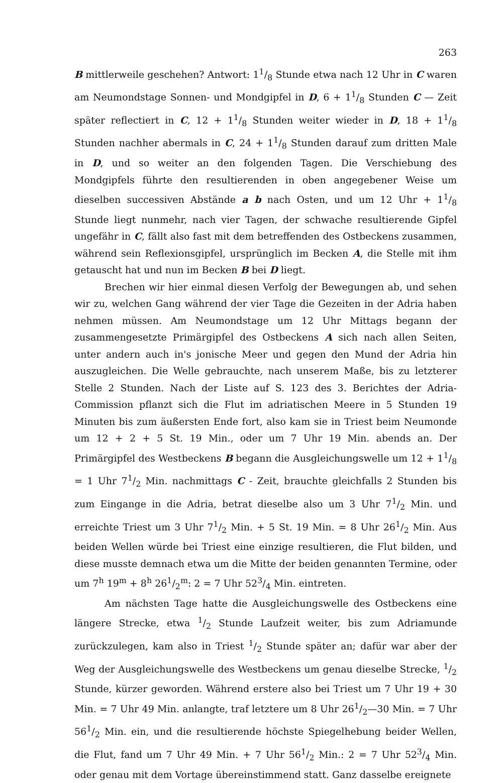263
B mittlerweile geschehen? Antwort: 11/8 Stunde etwa nach 12 Uhr in C waren am Neumondstage Sonnen- und Mondgipfel in D, 6 + 11/8 Stunden C — Zeit später reflectiert in C, 12 + 11/8 Stunden weiter wieder in D, 18 + 11/8 Stunden nachher abermals in C, 24 + 11/8 Stunden darauf zum dritten Male in D, und so weiter an den folgenden Tagen. Die Verschiebung des Mondgipfels führte den resultierenden in oben angegebener Weise um dieselben successiven Abstände a b nach Osten, und um 12 Uhr + 11/8 Stunde liegt nunmehr, nach vier Tagen, der schwache resultierende Gipfel ungefähr in C, fällt also fast mit dem betreffenden des Ostbeckens zusammen, während sein Reflexionsgipfel, ursprünglich im Becken A, die Stelle mit ihm getauscht hat und nun im Becken B bei D liegt.
Brechen wir hier einmal diesen Verfolg der Bewegungen ab, und sehen wir zu, welchen Gang während der vier Tage die Gezeiten in der Adria haben nehmen müssen. Am Neumondstage um 12 Uhr Mittags begann der zusammengesetzte Primärgipfel des Ostbeckens A sich nach allen Seiten, unter andern auch in's jonische Meer und gegen den Mund der Adria hin auszugleichen. Die Welle gebrauchte, nach unserem Maße, bis zu letzterer Stelle 2 Stunden. Nach der Liste auf S. 123 des 3. Berichtes der Adria-Commission pflanzt sich die Flut im adriatischen Meere in 5 Stunden 19 Minuten bis zum äußersten Ende fort, also kam sie in Triest beim Neumonde um 12 + 2 + 5 St. 19 Min., oder um 7 Uhr 19 Min. abends an. Der Primärgipfel des Westbeckens B begann die Ausgleichungswelle um 12 + 11/8 = 1 Uhr 71/2 Min. nachmittags C - Zeit, brauchte gleichfalls 2 Stunden bis zum Eingange in die Adria, betrat dieselbe also um 3 Uhr 71/2 Min. und erreichte Triest um 3 Uhr 71/2 Min. + 5 St. 19 Min. = 8 Uhr 261/2 Min. Aus beiden Wellen würde bei Triest eine einzige resultieren, die Flut bilden, und diese musste demnach etwa um die Mitte der beiden genannten Termine, oder um 7<sup>h</sup> 19<sup>m</sup> + 8<sup>h</sup> 261/2<sup>m</sup>: 2 = 7 Uhr 523/4 Min. eintreten.
Am nächsten Tage hatte die Ausgleichungswelle des Ostbeckens eine längere Strecke, etwa 1/2 Stunde Laufzeit weiter, bis zum Adriamunde zurückzulegen, kam also in Triest 1/2 Stunde später an; dafür war aber der Weg der Ausgleichungswelle des Westbeckens um genau dieselbe Strecke, 1/2 Stunde, kürzer geworden. Während erstere also bei Triest um 7 Uhr 19 + 30 Min. = 7 Uhr 49 Min. anlangte, traf letztere um 8 Uhr 261/2—30 Min. = 7 Uhr 561/2 Min. ein, und die resultierende höchste Spiegelhebung beider Wellen, die Flut, fand um 7 Uhr 49 Min. + 7 Uhr 561/2 Min.: 2 = 7 Uhr 523/4 Min. oder genau mit dem Vortage übereinstimmend statt. Ganz dasselbe ereignete